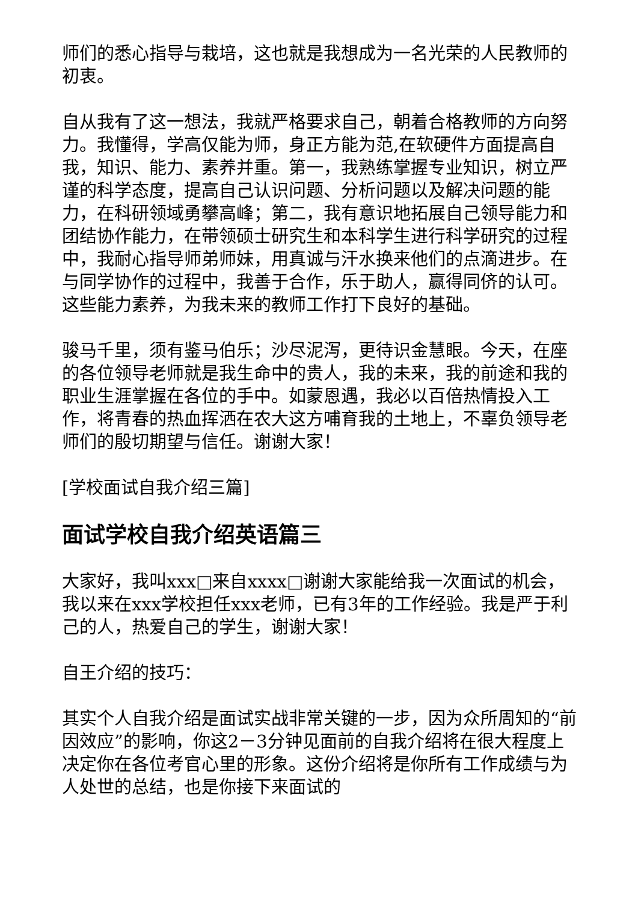师们的悉心指导与栽培，这也就是我想成为一名光荣的人民教师的初衷。
自从我有了这一想法，我就严格要求自己，朝着合格教师的方向努力。我懂得，学高仅能为师，身正方能为范,在软硬件方面提高自我，知识、能力、素养并重。第一，我熟练掌握专业知识，树立严谨的科学态度，提高自己认识问题、分析问题以及解决问题的能力，在科研领域勇攀高峰；第二，我有意识地拓展自己领导能力和团结协作能力，在带领硕士研究生和本科学生进行科学研究的过程中，我耐心指导师弟师妹，用真诚与汗水换来他们的点滴进步。在与同学协作的过程中，我善于合作，乐于助人，赢得同侪的认可。这些能力素养，为我未来的教师工作打下良好的基础。
骏马千里，须有鉴马伯乐；沙尽泥泻，更待识金慧眼。今天，在座的各位领导老师就是我生命中的贵人，我的未来，我的前途和我的职业生涯掌握在各位的手中。如蒙恩遇，我必以百倍热情投入工作，将青春的热血挥洒在农大这方哺育我的土地上，不辜负领导老师们的殷切期望与信任。谢谢大家！
[学校面试自我介绍三篇]
面试学校自我介绍英语篇三
大家好，我叫xxx□来自xxxx□谢谢大家能给我一次面试的机会，我以来在xxx学校担任xxx老师，已有3年的工作经验。我是严于利己的人，热爱自己的学生，谢谢大家！
自王介绍的技巧：
其实个人自我介绍是面试实战非常关键的一步，因为众所周知的“前因效应”的影响，你这2－3分钟见面前的自我介绍将在很大程度上决定你在各位考官心里的形象。这份介绍将是你所有工作成绩与为人处世的总结，也是你接下来面试的